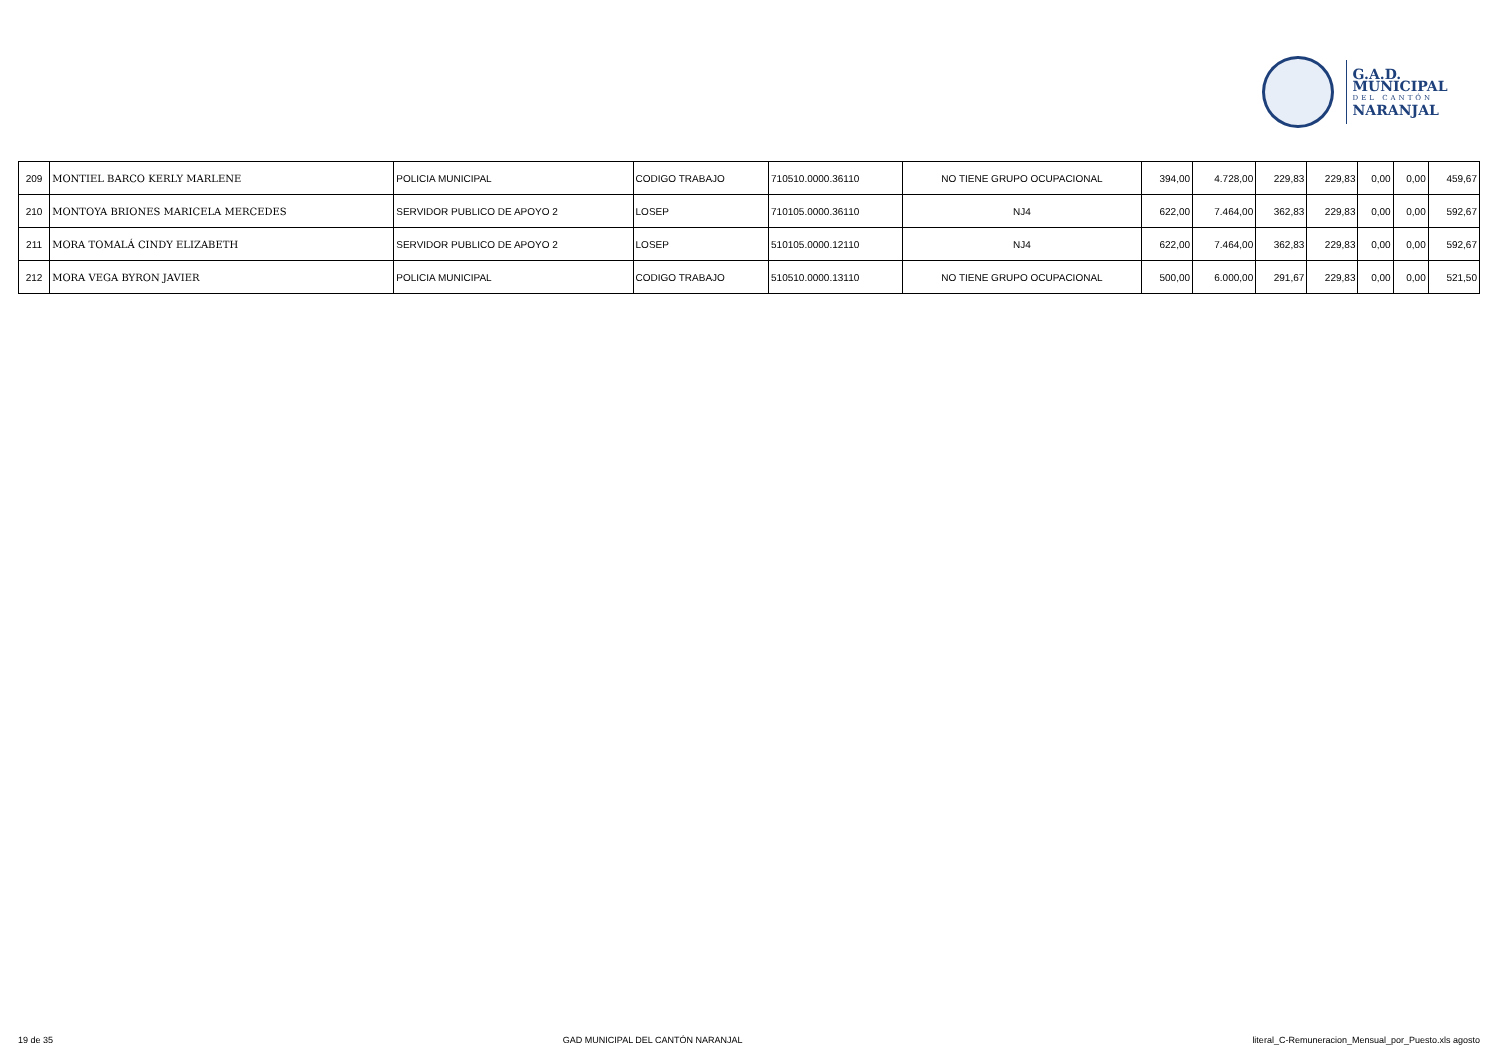G.A.D. MUNICIPAL
DEL CANTÓN
NARANJAL
| 209 | MONTIEL BARCO KERLY MARLENE | POLICIA MUNICIPAL | CODIGO TRABAJO | 710510.0000.36110 | NO TIENE GRUPO OCUPACIONAL | 394,00 | 4.728,00 | 229,83 | 229,83 | 0,00 | 0,00 | 459,67 |
| 210 | MONTOYA BRIONES MARICELA MERCEDES | SERVIDOR PUBLICO DE APOYO 2 | LOSEP | 710105.0000.36110 | NJ4 | 622,00 | 7.464,00 | 362,83 | 229,83 | 0,00 | 0,00 | 592,67 |
| 211 | MORA TOMALÁ CINDY ELIZABETH | SERVIDOR PUBLICO DE APOYO 2 | LOSEP | 510105.0000.12110 | NJ4 | 622,00 | 7.464,00 | 362,83 | 229,83 | 0,00 | 0,00 | 592,67 |
| 212 | MORA VEGA BYRON JAVIER | POLICIA MUNICIPAL | CODIGO TRABAJO | 510510.0000.13110 | NO TIENE GRUPO OCUPACIONAL | 500,00 | 6.000,00 | 291,67 | 229,83 | 0,00 | 0,00 | 521,50 |
19 de 35 GAD MUNICIPAL DEL CANTÓN NARANJAL literal_C-Remuneracion_Mensual_por_Puesto.xls agosto